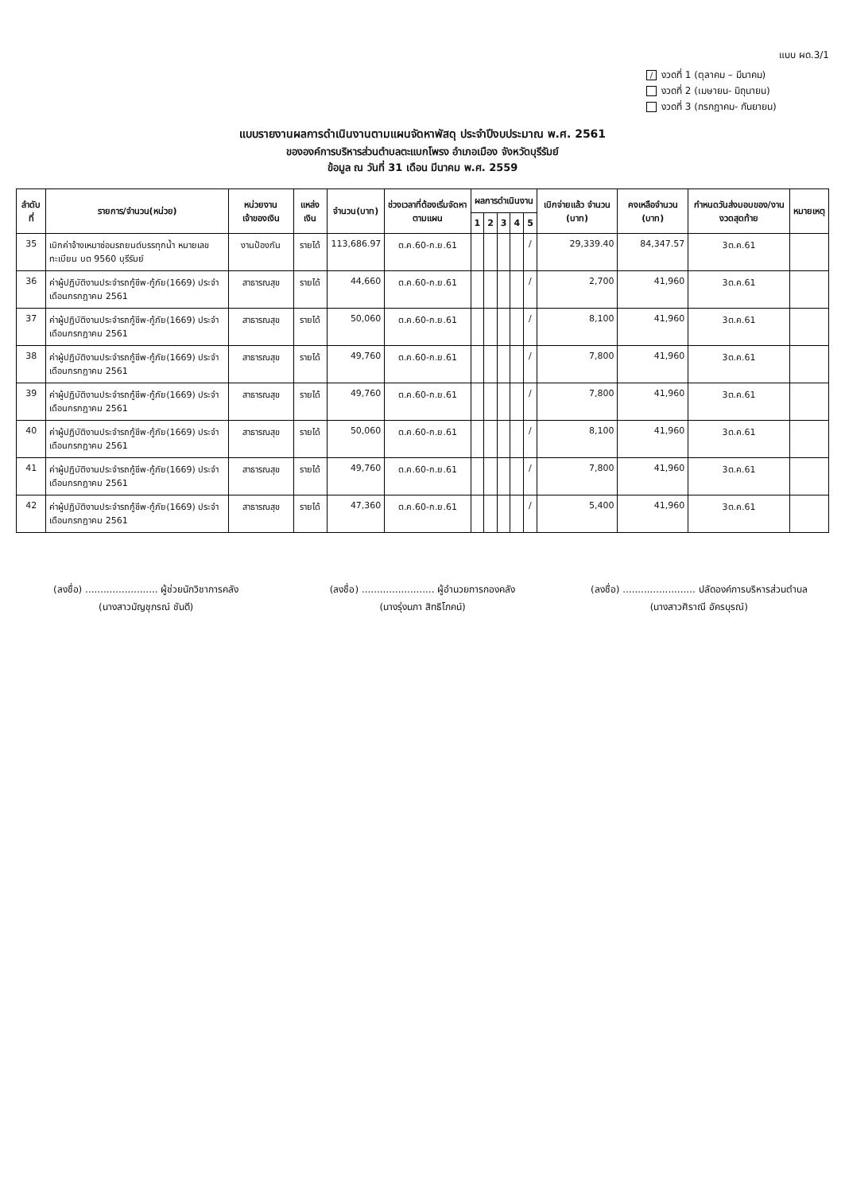แบบ ผด.3/1
/ งวดที่ 1 (ตุลาคม – มีนาคม)
งวดที่ 2 (เมษายน- มิถุนายน)
งวดที่ 3 (กรกฎาคม- กันยายน)
แบบรายงานผลการดำเนินงานตามแผนจัดหาพัสดุ ประจำปีงบประมาณ พ.ศ. 2561
ขององค์การบริหารส่วนตำบลตะแบกโพรง อำเภอเมือง จังหวัดบุรีรัมย์
ข้อมูล ณ วันที่ 31 เดือน มีนาคม พ.ศ. 2559
| ลำดับที่ | รายการ/จำนวน(หน่วย) | หน่วยงานเจ้าของเงิน | แหล่งเงิน | จำนวน(บาท) | ช่วงเวลาที่ต้องเริ่มจัดหาตามแผน | ผลการดำเนินงาน | | | | | เบิกจ่ายแล้ว จำนวน (บาท) | คงเหลือจำนวน (บาท) | กำหนดวันส่งมอบของ/งาน งวดสุดท้าย | หมายเหตุ |
| --- | --- | --- | --- | --- | --- | --- | --- | --- | --- | --- | --- | --- | --- | --- |
| | | | | | | 1 | 2 | 3 | 4 | 5 | | | | |
| 35 | เบิกค่าจ้างเหมาซ่อมรถยนต์บรรทุกน้ำ หมายเลขทะเบียน บต 9560 บุรีรัมย์ | งานป้องกัน | รายได้ | 113,686.97 | ต.ค.60-ก.ย.61 | | | | | / | 29,339.40 | 84,347.57 | 3ต.ค.61 | |
| 36 | ค่าผู้ปฏิบัติงานประจำรถกู้ชีพ-กู้ภัย(1669) ประจำเดือนกรกฎาคม 2561 | สาธารณสุข | รายได้ | 44,660 | ต.ค.60-ก.ย.61 | | | | | / | 2,700 | 41,960 | 3ต.ค.61 | |
| 37 | ค่าผู้ปฏิบัติงานประจำรถกู้ชีพ-กู้ภัย(1669) ประจำเดือนกรกฎาคม 2561 | สาธารณสุข | รายได้ | 50,060 | ต.ค.60-ก.ย.61 | | | | | / | 8,100 | 41,960 | 3ต.ค.61 | |
| 38 | ค่าผู้ปฏิบัติงานประจำรถกู้ชีพ-กู้ภัย(1669) ประจำเดือนกรกฎาคม 2561 | สาธารณสุข | รายได้ | 49,760 | ต.ค.60-ก.ย.61 | | | | | / | 7,800 | 41,960 | 3ต.ค.61 | |
| 39 | ค่าผู้ปฏิบัติงานประจำรถกู้ชีพ-กู้ภัย(1669) ประจำเดือนกรกฎาคม 2561 | สาธารณสุข | รายได้ | 49,760 | ต.ค.60-ก.ย.61 | | | | | / | 7,800 | 41,960 | 3ต.ค.61 | |
| 40 | ค่าผู้ปฏิบัติงานประจำรถกู้ชีพ-กู้ภัย(1669) ประจำเดือนกรกฎาคม 2561 | สาธารณสุข | รายได้ | 50,060 | ต.ค.60-ก.ย.61 | | | | | / | 8,100 | 41,960 | 3ต.ค.61 | |
| 41 | ค่าผู้ปฏิบัติงานประจำรถกู้ชีพ-กู้ภัย(1669) ประจำเดือนกรกฎาคม 2561 | สาธารณสุข | รายได้ | 49,760 | ต.ค.60-ก.ย.61 | | | | | / | 7,800 | 41,960 | 3ต.ค.61 | |
| 42 | ค่าผู้ปฏิบัติงานประจำรถกู้ชีพ-กู้ภัย(1669) ประจำเดือนกรกฎาคม 2561 | สาธารณสุข | รายได้ | 47,360 | ต.ค.60-ก.ย.61 | | | | | / | 5,400 | 41,960 | 3ต.ค.61 | |
(ลงชื่อ) ........................ ผู้ช่วยนักวิชาการคลัง
(นางสาวมัญชุภรณ์ ชันดี)
(ลงชื่อ) ........................ ผู้อำนวยการกองคลัง
(นางรุ่งนภา สิทธิโภคน์)
(ลงชื่อ) ........................ ปลัดองค์การบริหารส่วนตำบล
(นางสาวศิราณี อัครบุรณ์)